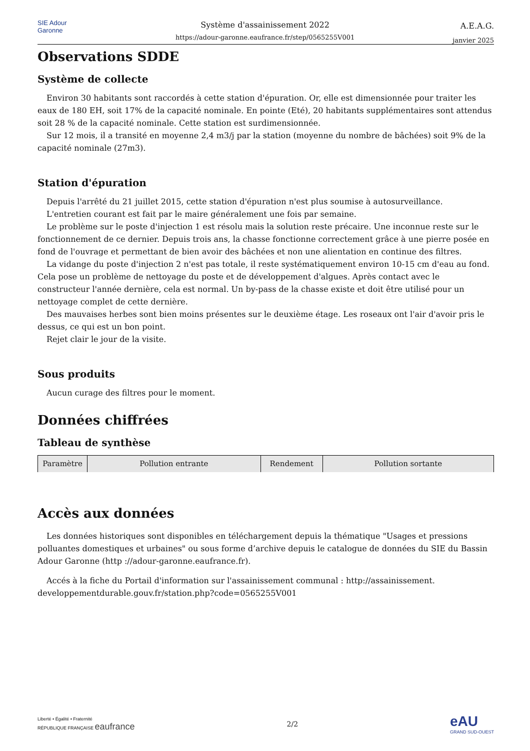SIE Adour Garonne
Système d'assainissement 2022
https://adour-garonne.eaufrance.fr/step/0565255V001
A.E.A.G.
janvier 2025
Observations SDDE
Système de collecte
Environ 30 habitants sont raccordés à cette station d'épuration. Or, elle est dimensionnée pour traiter les eaux de 180 EH, soit 17% de la capacité nominale. En pointe (Eté), 20 habitants supplémentaires sont attendus soit 28 % de la capacité nominale. Cette station est surdimensionnée.
Sur 12 mois, il a transité en moyenne 2,4 m3/j par la station (moyenne du nombre de bâchées) soit 9% de la capacité nominale (27m3).
Station d'épuration
Depuis l'arrêté du 21 juillet 2015, cette station d'épuration n'est plus soumise à autosurveillance.
L'entretien courant est fait par le maire généralement une fois par semaine.
Le problème sur le poste d'injection 1 est résolu mais la solution reste précaire. Une inconnue reste sur le fonctionnement de ce dernier. Depuis trois ans, la chasse fonctionne correctement grâce à une pierre posée en fond de l'ouvrage et permettant de bien avoir des bâchées et non une alientation en continue des filtres.
La vidange du poste d'injection 2 n'est pas totale, il reste systématiquement environ 10-15 cm d'eau au fond. Cela pose un problème de nettoyage du poste et de développement d'algues. Après contact avec le constructeur l'année dernière, cela est normal. Un by-pass de la chasse existe et doit être utilisé pour un nettoyage complet de cette dernière.
Des mauvaises herbes sont bien moins présentes sur le deuxième étage. Les roseaux ont l'air d'avoir pris le dessus, ce qui est un bon point.
Rejet clair le jour de la visite.
Sous produits
Aucun curage des filtres pour le moment.
Données chiffrées
Tableau de synthèse
| Paramètre | Pollution entrante | Rendement | Pollution sortante |
| --- | --- | --- | --- |
Accès aux données
Les données historiques sont disponibles en téléchargement depuis la thématique "Usages et pressions polluantes domestiques et urbaines" ou sous forme d’archive depuis le catalogue de données du SIE du Bassin Adour Garonne (http ://adour-garonne.eaufrance.fr).
Accés à la fiche du Portail d'information sur l'assainissement communal : http://assainissement. developpementdurable.gouv.fr/station.php?code=0565255V001
Liberté • Égalité • Fraternité
RÉPUBLIQUE FRANÇAISE eaufrance
2/2
eAU
GRAND SUD-OUEST